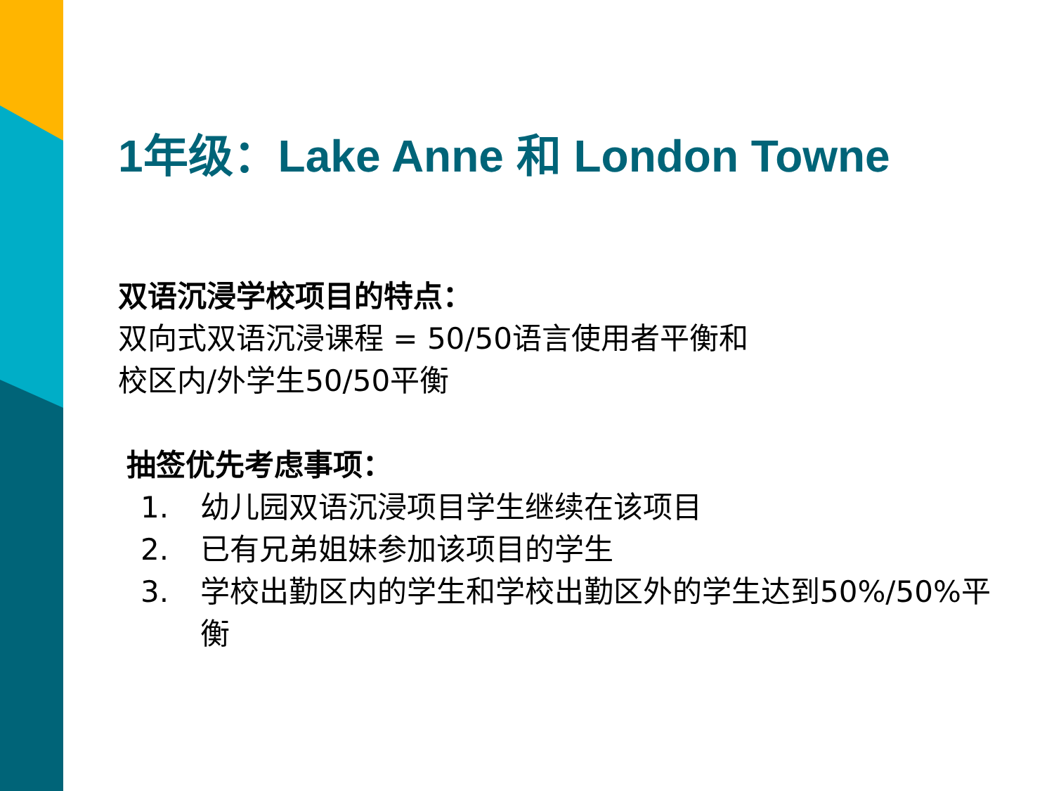1年级：Lake Anne 和 London Towne
双语沉浸学校项目的特点：
双向式双语沉浸课程 = 50/50语言使用者平衡和
校区内/外学生50/50平衡
抽签优先考虑事项：
1. 幼儿园双语沉浸项目学生继续在该项目
2. 已有兄弟姐妹参加该项目的学生
3. 学校出勤区内的学生和学校出勤区外的学生达到50%/50%平衡